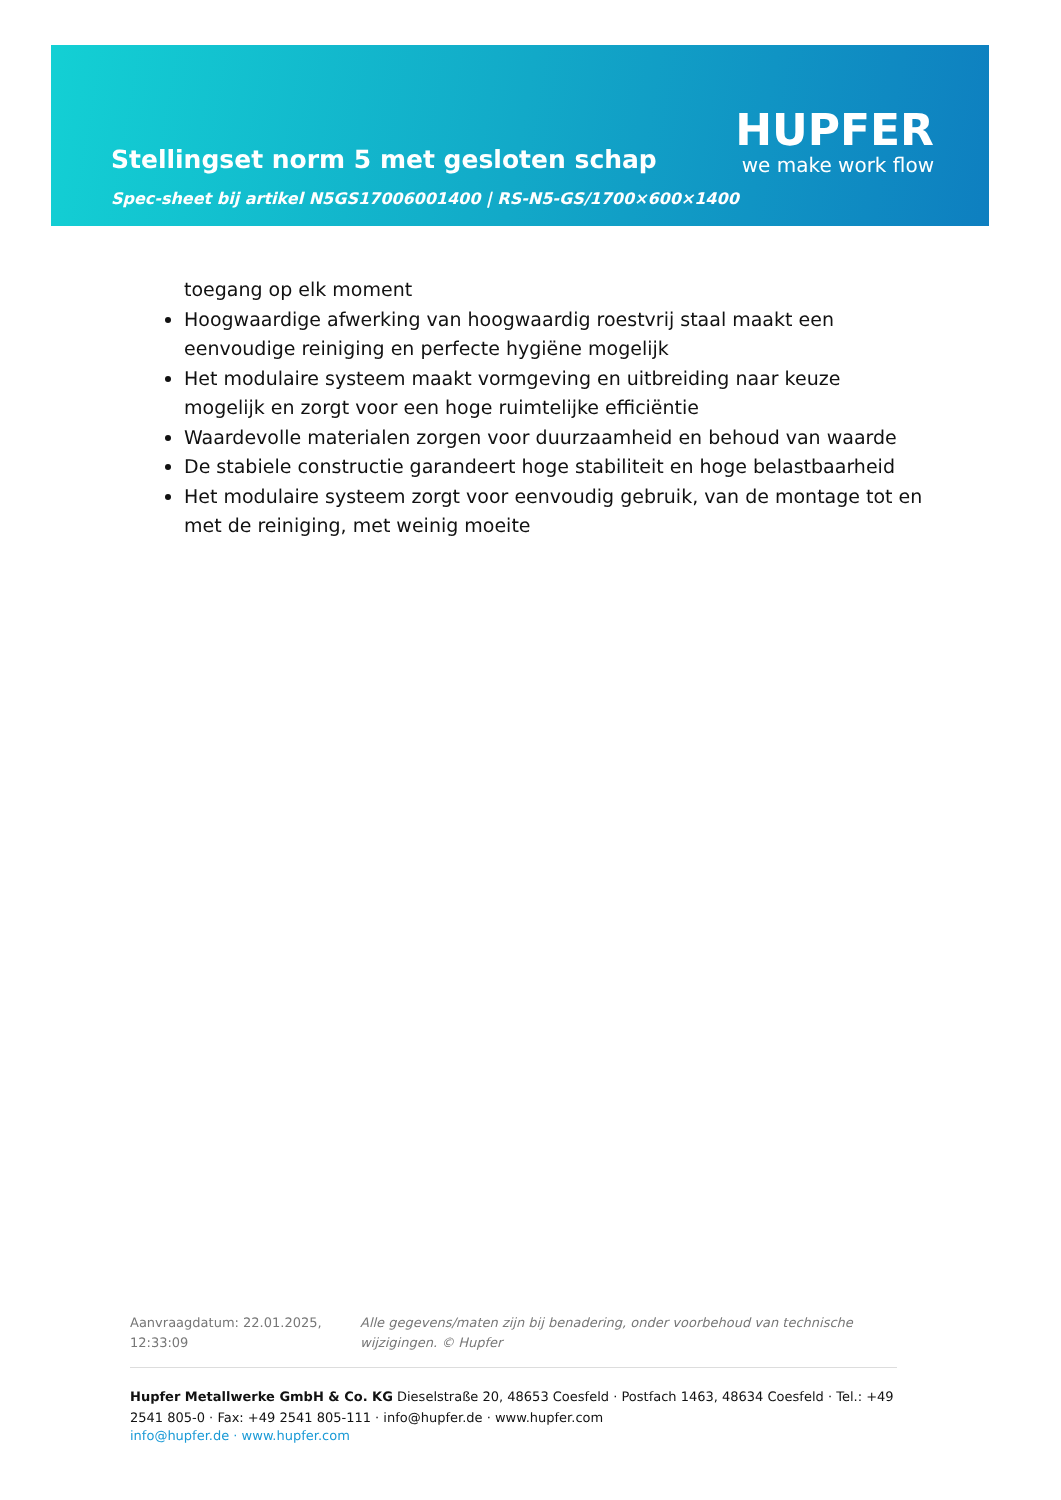Stellingset norm 5 met gesloten schap
Spec-sheet bij artikel N5GS17006001400 | RS-N5-GS/1700×600×1400
HUPFER
we make work flow
toegang op elk moment
Hoogwaardige afwerking van hoogwaardig roestvrij staal maakt een eenvoudige reiniging en perfecte hygiëne mogelijk
Het modulaire systeem maakt vormgeving en uitbreiding naar keuze mogelijk en zorgt voor een hoge ruimtelijke efficiëntie
Waardevolle materialen zorgen voor duurzaamheid en behoud van waarde
De stabiele constructie garandeert hoge stabiliteit en hoge belastbaarheid
Het modulaire systeem zorgt voor eenvoudig gebruik, van de montage tot en met de reiniging, met weinig moeite
Aanvraagdatum: 22.01.2025, 12:33:09
Alle gegevens/maten zijn bij benadering, onder voorbehoud van technische wijzigingen. © Hupfer
Hupfer Metallwerke GmbH & Co. KG Dieselstraße 20, 48653 Coesfeld · Postfach 1463, 48634 Coesfeld · Tel.: +49 2541 805-0 · Fax: +49 2541 805-111 · info@hupfer.de · www.hupfer.com
info@hupfer.de · www.hupfer.com